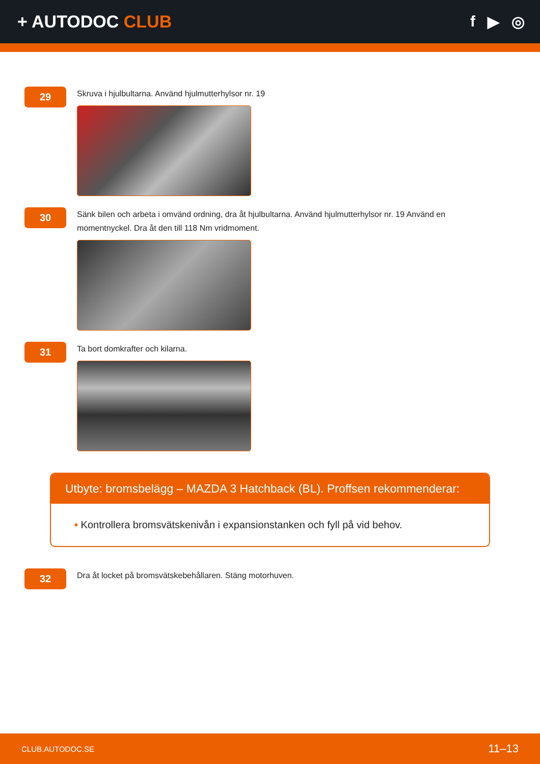+ AUTODOC CLUB f ▶ ◎
29
Skruva i hjulbultarna. Använd hjulmutterhylsor nr. 19
30
Sänk bilen och arbeta i omvänd ordning, dra åt hjulbultarna. Använd hjulmutterhylsor nr. 19 Använd en momentnyckel. Dra åt den till 118 Nm vridmoment.
31
Ta bort domkrafter och kilarna.
Utbyte: bromsbelägg – MAZDA 3 Hatchback (BL). Proffsen rekommenderar:
• Kontrollera bromsvätskenivån i expansionstanken och fyll på vid behov.
32
Dra åt locket på bromsvätskebehållaren. Stäng motorhuven.
CLUB.AUTODOC.SE 11–13